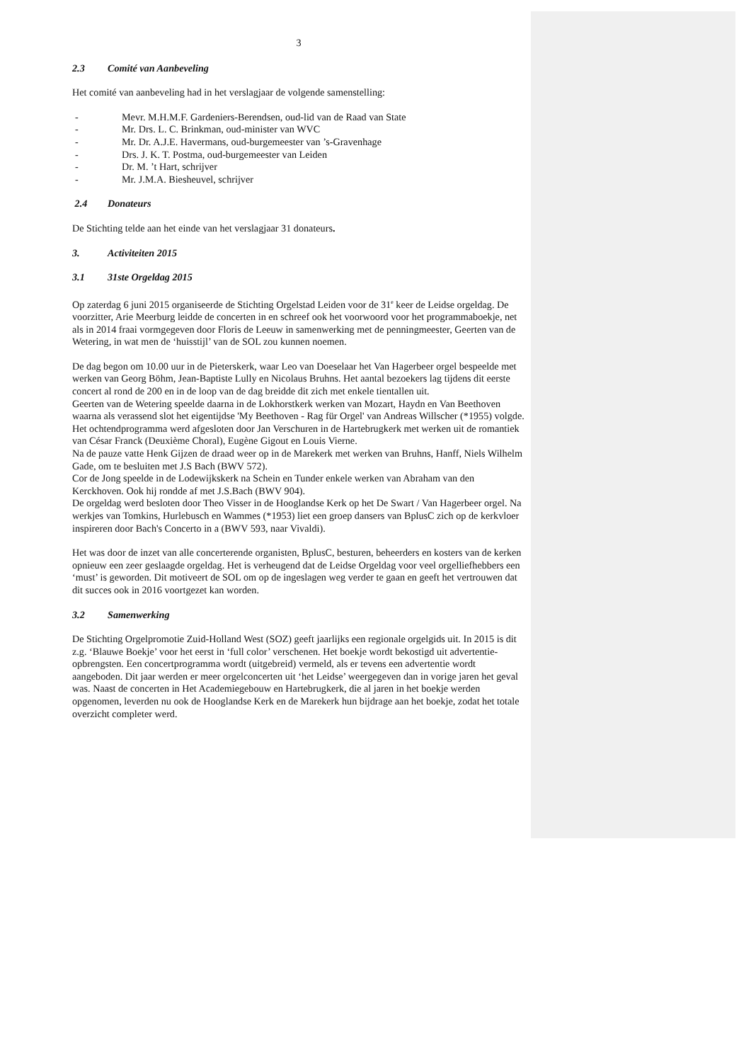3
2.3 Comité van Aanbeveling
Het comité van aanbeveling had in het verslagjaar de volgende samenstelling:
- Mevr. M.H.M.F. Gardeniers-Berendsen, oud-lid van de Raad van State
- Mr. Drs. L. C. Brinkman, oud-minister van WVC
- Mr. Dr. A.J.E. Havermans, oud-burgemeester van ’s-Gravenhage
- Drs. J. K. T. Postma, oud-burgemeester van Leiden
- Dr. M. ’t Hart, schrijver
- Mr. J.M.A. Biesheuvel, schrijver
2.4 Donateurs
De Stichting telde aan het einde van het verslagjaar 31 donateurs.
3. Activiteiten 2015
3.1 31ste Orgeldag 2015
Op zaterdag 6 juni 2015 organiseerde de Stichting Orgelstad Leiden voor de 31<sup>e</sup> keer de Leidse orgeldag. De voorzitter, Arie Meerburg leidde de concerten in en schreef ook het voorwoord voor het programmaboekje, net als in 2014 fraai vormgegeven door Floris de Leeuw in samenwerking met de penningmeester, Geerten van de Wetering, in wat men de ‘huisstijl’ van de SOL zou kunnen noemen.
De dag begon om 10.00 uur in de Pieterskerk, waar Leo van Doeselaar het Van Hagerbeer orgel bespeelde met werken van Georg Böhm, Jean-Baptiste Lully en Nicolaus Bruhns. Het aantal bezoekers lag tijdens dit eerste concert al rond de 200 en in de loop van de dag breidde dit zich met enkele tientallen uit.
Geerten van de Wetering speelde daarna in de Lokhorstkerk werken van Mozart, Haydn en Van Beethoven waarna als verassend slot het eigentijdse 'My Beethoven - Rag für Orgel' van Andreas Willscher (*1955) volgde.
Het ochtendprogramma werd afgesloten door Jan Verschuren in de Hartebrugkerk met werken uit de romantiek van César Franck (Deuxième Choral), Eugène Gigout en Louis Vierne.
Na de pauze vatte Henk Gijzen de draad weer op in de Marekerk met werken van Bruhns, Hanff, Niels Wilhelm Gade, om te besluiten met J.S Bach (BWV 572).
Cor de Jong speelde in de Lodewijkskerk na Schein en Tunder enkele werken van Abraham van den Kerckhoven. Ook hij rondde af met J.S.Bach (BWV 904).
De orgeldag werd besloten door Theo Visser in de Hooglandse Kerk op het De Swart / Van Hagerbeer orgel. Na werkjes van Tomkins, Hurlebusch en Wammes (*1953) liet een groep dansers van BplusC zich op de kerkvloer inspireren door Bach's Concerto in a (BWV 593, naar Vivaldi).
Het was door de inzet van alle concerterende organisten, BplusC, besturen, beheerders en kosters van de kerken opnieuw een zeer geslaagde orgeldag. Het is verheugend dat de Leidse Orgeldag voor veel orgelliefhebbers een ‘must’ is geworden. Dit motiveert de SOL om op de ingeslagen weg verder te gaan en geeft het vertrouwen dat dit succes ook in 2016 voortgezet kan worden.
3.2 Samenwerking
De Stichting Orgelpromotie Zuid-Holland West (SOZ) geeft jaarlijks een regionale orgelgids uit. In 2015 is dit z.g. ‘Blauwe Boekje’ voor het eerst in ‘full color’ verschenen. Het boekje wordt bekostigd uit advertentie-opbrengsten. Een concertprogramma wordt (uitgebreid) vermeld, als er tevens een advertentie wordt aangeboden. Dit jaar werden er meer orgelconcerten uit ‘het Leidse’ weergegeven dan in vorige jaren het geval was. Naast de concerten in Het Academiegebouw en Hartebrugkerk, die al jaren in het boekje werden opgenomen, leverden nu ook de Hooglandse Kerk en de Marekerk hun bijdrage aan het boekje, zodat het totale overzicht completer werd.